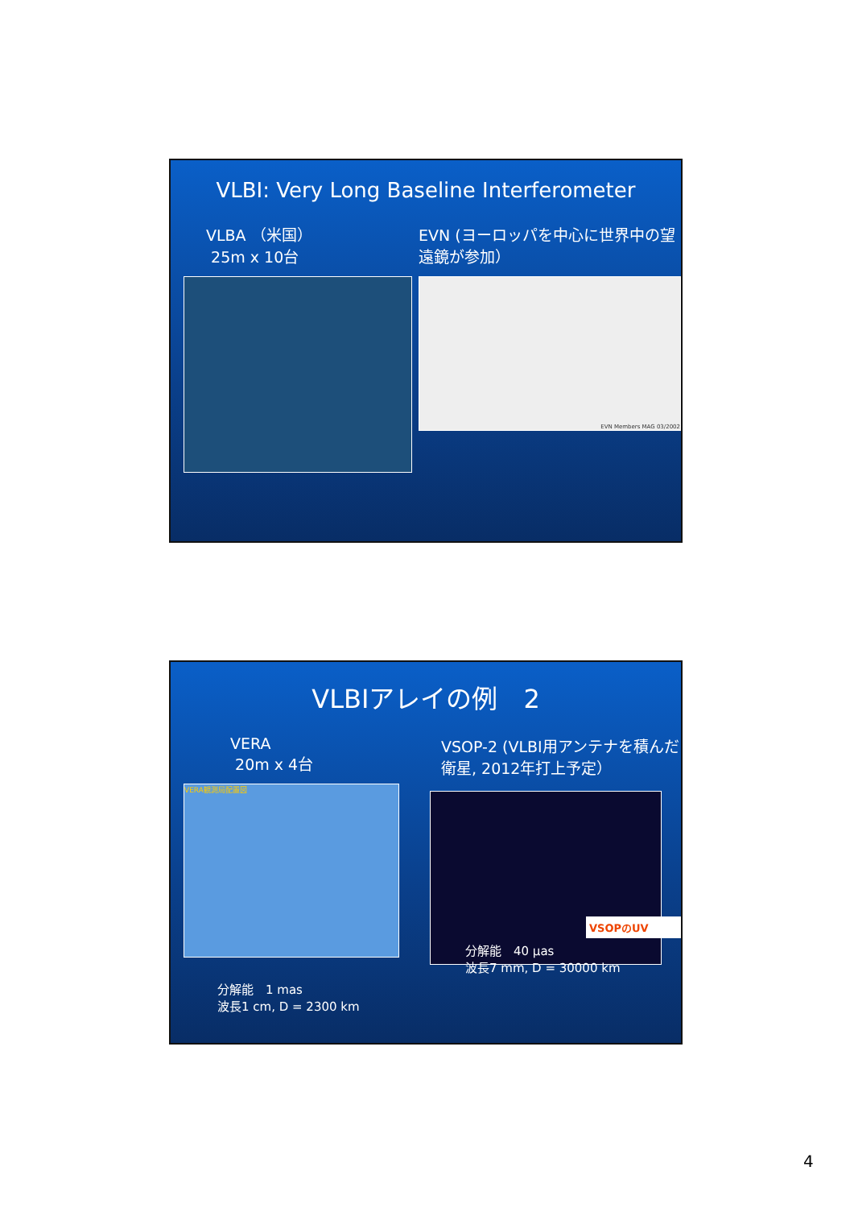VLBI: Very Long Baseline Interferometer
VLBA （米国）
25m x 10台
EVN (ヨーロッパを中心に世界中の望遠鏡が参加）
EVN Members MAG 03/2002
VLBIアレイの例　2
VERA
20m x 4台
VERA観測局配置図
分解能　1 mas
波長1 cm, D = 2300 km
VSOP-2 (VLBI用アンテナを積んだ衛星, 2012年打上予定）
VSOPのUV
分解能　40 μas
波長7 mm, D = 30000 km
4